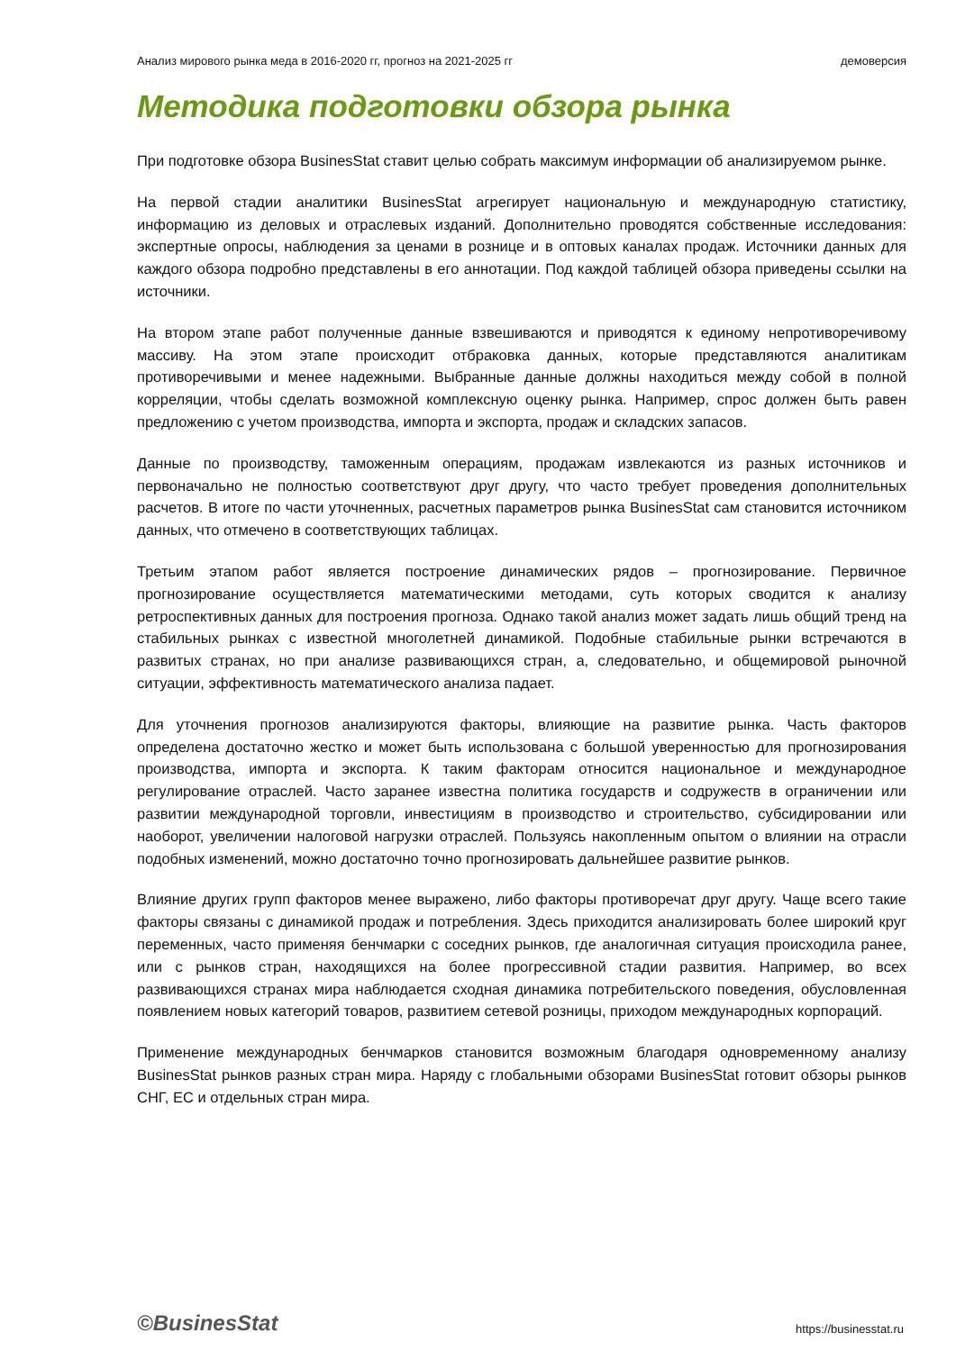Анализ мирового рынка меда в 2016-2020 гг, прогноз на 2021-2025 гг демоверсия
Методика подготовки обзора рынка
При подготовке обзора BusinesStat ставит целью собрать максимум информации об анализируемом рынке.
На первой стадии аналитики BusinesStat агрегирует национальную и международную статистику, информацию из деловых и отраслевых изданий. Дополнительно проводятся собственные исследования: экспертные опросы, наблюдения за ценами в рознице и в оптовых каналах продаж. Источники данных для каждого обзора подробно представлены в его аннотации. Под каждой таблицей обзора приведены ссылки на источники.
На втором этапе работ полученные данные взвешиваются и приводятся к единому непротиворечивому массиву. На этом этапе происходит отбраковка данных, которые представляются аналитикам противоречивыми и менее надежными. Выбранные данные должны находиться между собой в полной корреляции, чтобы сделать возможной комплексную оценку рынка. Например, спрос должен быть равен предложению с учетом производства, импорта и экспорта, продаж и складских запасов.
Данные по производству, таможенным операциям, продажам извлекаются из разных источников и первоначально не полностью соответствуют друг другу, что часто требует проведения дополнительных расчетов. В итоге по части уточненных, расчетных параметров рынка BusinesStat сам становится источником данных, что отмечено в соответствующих таблицах.
Третьим этапом работ является построение динамических рядов – прогнозирование. Первичное прогнозирование осуществляется математическими методами, суть которых сводится к анализу ретроспективных данных для построения прогноза. Однако такой анализ может задать лишь общий тренд на стабильных рынках с известной многолетней динамикой. Подобные стабильные рынки встречаются в развитых странах, но при анализе развивающихся стран, а, следовательно, и общемировой рыночной ситуации, эффективность математического анализа падает.
Для уточнения прогнозов анализируются факторы, влияющие на развитие рынка. Часть факторов определена достаточно жестко и может быть использована с большой уверенностью для прогнозирования производства, импорта и экспорта. К таким факторам относится национальное и международное регулирование отраслей. Часто заранее известна политика государств и содружеств в ограничении или развитии международной торговли, инвестициям в производство и строительство, субсидировании или наоборот, увеличении налоговой нагрузки отраслей. Пользуясь накопленным опытом о влиянии на отрасли подобных изменений, можно достаточно точно прогнозировать дальнейшее развитие рынков.
Влияние других групп факторов менее выражено, либо факторы противоречат друг другу. Чаще всего такие факторы связаны с динамикой продаж и потребления. Здесь приходится анализировать более широкий круг переменных, часто применяя бенчмарки с соседних рынков, где аналогичная ситуация происходила ранее, или с рынков стран, находящихся на более прогрессивной стадии развития. Например, во всех развивающихся странах мира наблюдается сходная динамика потребительского поведения, обусловленная появлением новых категорий товаров, развитием сетевой розницы, приходом международных корпораций.
Применение международных бенчмарков становится возможным благодаря одновременному анализу BusinesStat рынков разных стран мира. Наряду с глобальными обзорами BusinesStat готовит обзоры рынков СНГ, ЕС и отдельных стран мира.
©BusinesStat https://businesstat.ru